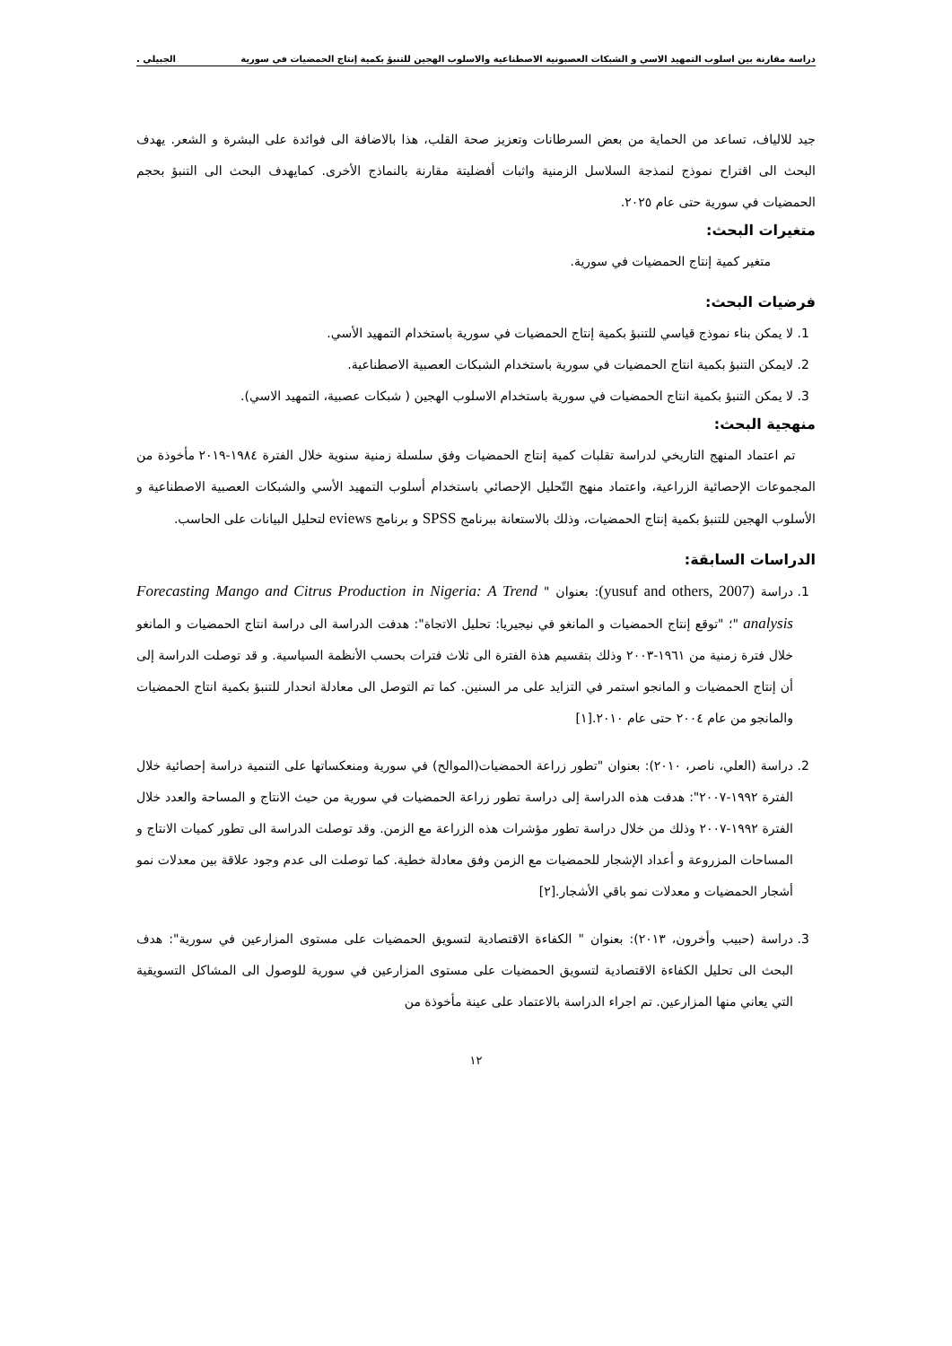دراسة مقارنة بين اسلوب التمهيد الاسي و الشبكات العصبونية الاصطناعية والاسلوب الهجين للتنبؤ بكمية إنتاج الحمضيات في سورية الجبيلي .
جيد للالياف، تساعد من الحماية من بعض السرطانات وتعزيز صحة القلب، هذا بالاضافة الى فوائدة على البشرة و الشعر. يهدف البحث الى اقتراح نموذج لنمذجة السلاسل الزمنية واثبات أفضليتة مقارنة بالنماذج الأخرى. كمايهدف البحث الى التنبؤ بحجم الحمضيات في سورية حتى عام ٢٠٢٥.
متغيرات البحث:
متغير كمية إنتاج الحمضيات في سورية.
فرضيات البحث:
1. لا يمكن بناء نموذج قياسي للتنبؤ بكمية إنتاج الحمضيات في سورية باستخدام التمهيد الأسي.
2. لايمكن التنبؤ بكمية انتاج الحمضيات في سورية باستخدام الشبكات العصبية الاصطناعية.
3. لا يمكن التنبؤ بكمية انتاج الحمضيات في سورية باستخدام الاسلوب الهجين ( شبكات عصبية، التمهيد الاسي).
منهجية البحث:
تم اعتماد المنهج التاريخي لدراسة تقلبات كمية إنتاج الحمضيات وفق سلسلة زمنية سنوية خلال الفترة ١٩٨٤-٢٠١٩ مأخوذة من المجموعات الإحصائية الزراعية، واعتماد منهج التّحليل الإحصائي باستخدام أسلوب التمهيد الأسي والشبكات العصبية الاصطناعية و الأسلوب الهجين للتنبؤ بكمية إنتاج الحمضيات، وذلك بالاستعانة ببرنامج SPSS و برنامج eviews لتحليل البيانات على الحاسب.
الدراسات السابقة:
1. دراسة (yusuf and others, 2007): بعنوان " Forecasting Mango and Citrus Production in Nigeria: A Trend analysis "؛ "توقع إنتاج الحمضيات و المانغو في نيجيريا: تحليل الاتجاة": هدفت الدراسة الى دراسة انتاج الحمضيات و المانغو خلال فترة زمنية من ١٩٦١-٢٠٠٣ وذلك بتقسيم هذة الفترة الى ثلاث فترات بحسب الأنظمة السياسية. و قد توصلت الدراسة إلى أن إنتاج الحمضيات و المانجو استمر في التزايد على مر السنين. كما تم التوصل الى معادلة انحدار للتنبؤ بكمية انتاج الحمضيات والمانجو من عام ٢٠٠٤ حتى عام ٢٠١٠.[١]
2. دراسة (العلي، ناصر، ٢٠١٠): بعنوان "تطور زراعة الحمضيات(الموالح) في سورية ومنعكساتها على التنمية دراسة إحصائية خلال الفترة ١٩٩٢-٢٠٠٧": هدفت هذه الدراسة إلى دراسة تطور زراعة الحمضيات في سورية من حيث الانتاج و المساحة والعدد خلال الفترة ١٩٩٢-٢٠٠٧ وذلك من خلال دراسة تطور مؤشرات هذه الزراعة مع الزمن. وقد توصلت الدراسة الى تطور كميات الانتاج و المساحات المزروعة و أعداد الإشجار للحمضيات مع الزمن وفق معادلة خطية. كما توصلت الى عدم وجود علاقة بين معدلات نمو أشجار الحمضيات و معدلات نمو باقي الأشجار.[٢]
3. دراسة (حبيب وأخرون، ٢٠١٣): بعنوان " الكفاءة الاقتصادية لتسويق الحمضيات على مستوى المزارعين في سورية": هدف البحث الى تحليل الكفاءة الاقتصادية لتسويق الحمضيات على مستوى المزارعين في سورية للوصول الى المشاكل التسويقية التي يعاني منها المزارعين. تم اجراء الدراسة بالاعتماد على عينة مأخوذة من
١٢